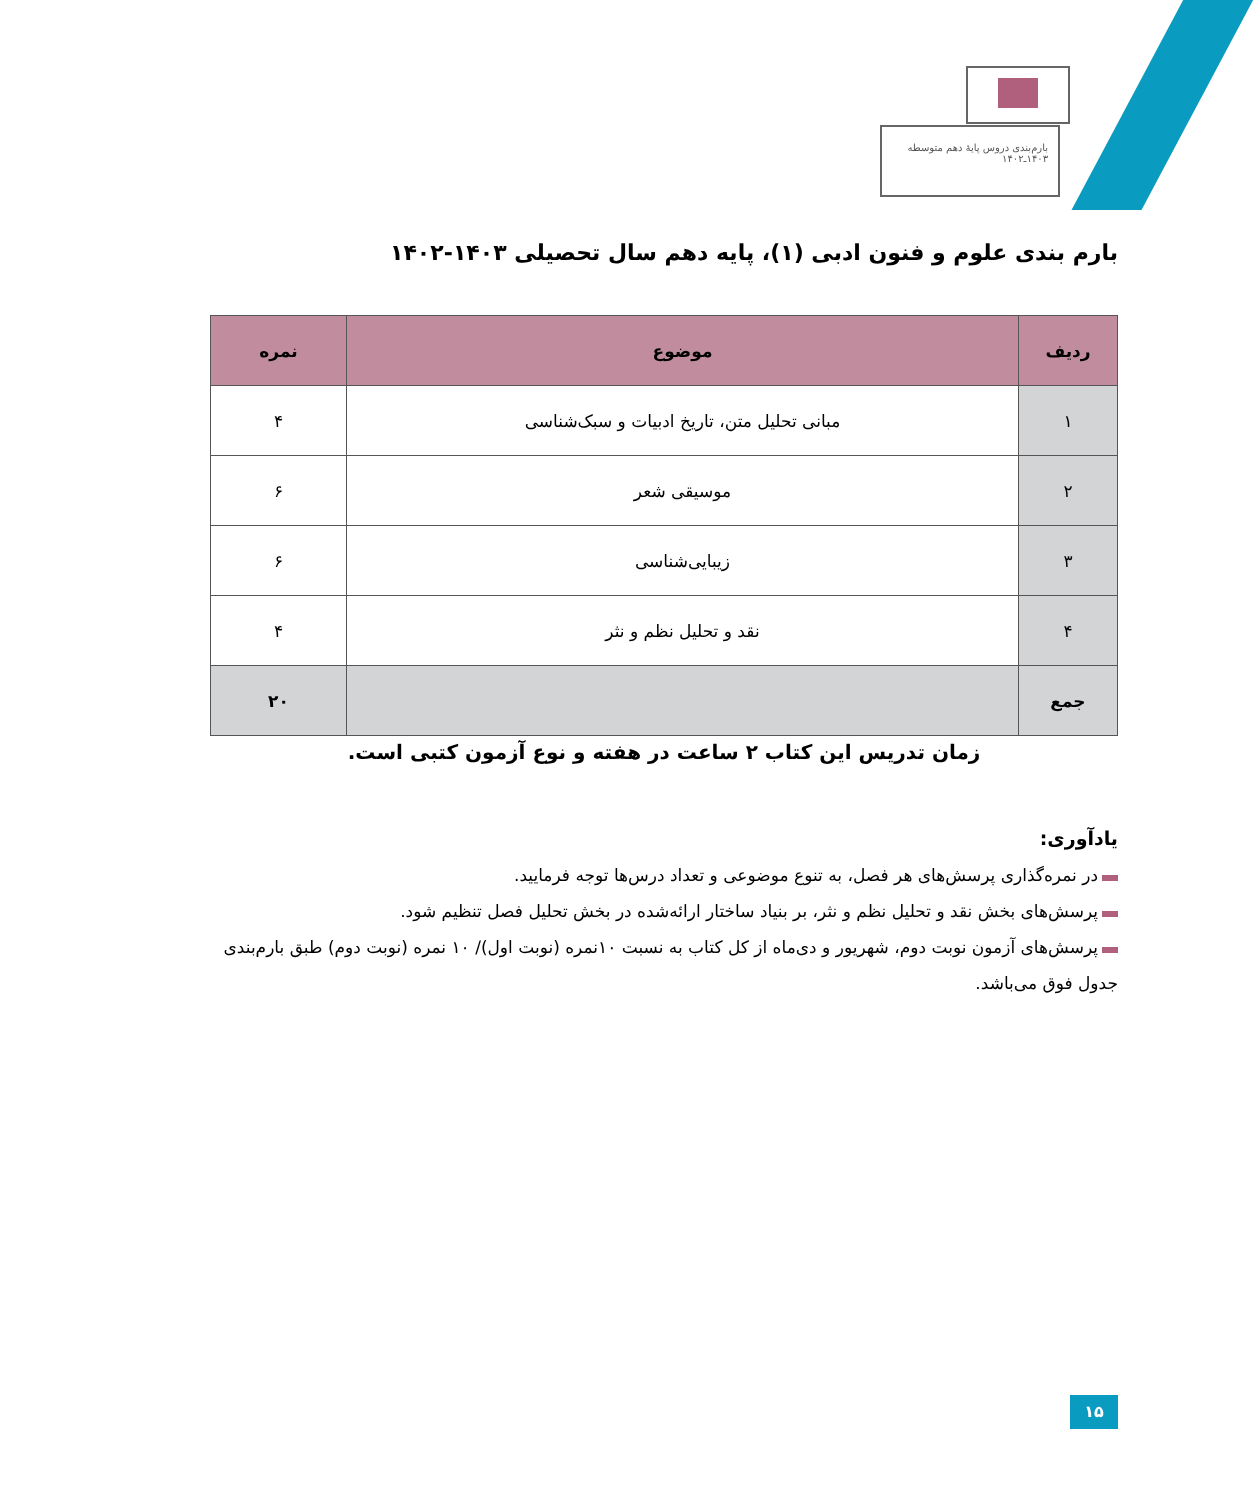بارم‌بندی دروس پایهٔ دهم متوسطه
۱۴۰۳ـ۱۴۰۲
بارم بندی علوم و فنون ادبی (۱)، پایه دهم سال تحصیلی ۱۴۰۳-۱۴۰۲
| ردیف | موضوع | نمره |
| --- | --- | --- |
| ۱ | مبانی تحلیل متن، تاریخ ادبیات و سبک‌شناسی | ۴ |
| ۲ | موسیقی شعر | ۶ |
| ۳ | زیبایی‌شناسی | ۶ |
| ۴ | نقد و تحلیل نظم و نثر | ۴ |
| جمع | | ۲۰ |
زمان تدریس این کتاب ۲ ساعت در هفته و نوع آزمون کتبی است.
یادآوری:
در نمره‌گذاری پرسش‌های هر فصل، به تنوع موضوعی و تعداد درس‌ها توجه فرمایید.
پرسش‌های بخش نقد و تحلیل نظم و نثر، بر بنیاد ساختار ارائه‌شده در بخش تحلیل فصل تنظیم شود.
پرسش‌های آزمون نوبت دوم، شهریور و دی‌ماه از کل کتاب به نسبت ۱۰نمره (نوبت اول)/ ۱۰ نمره (نوبت دوم) طبق بارم‌بندی جدول فوق می‌باشد.
۱۵